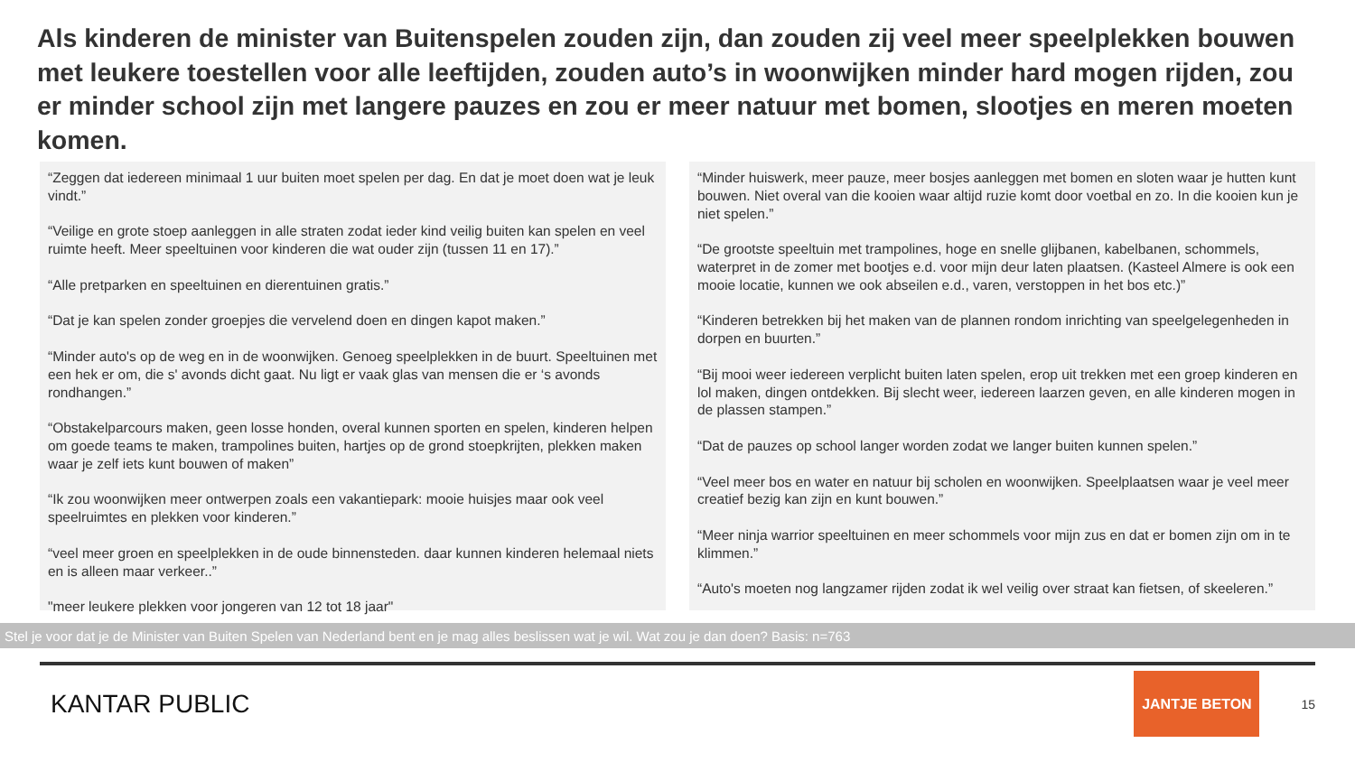Als kinderen de minister van Buitenspelen zouden zijn, dan zouden zij veel meer speelplekken bouwen met leukere toestellen voor alle leeftijden, zouden auto’s in woonwijken minder hard mogen rijden, zou er minder school zijn met langere pauzes en zou er meer natuur met bomen, slootjes en meren moeten komen.
“Zeggen dat iedereen minimaal 1 uur buiten moet spelen per dag. En dat je moet doen wat je leuk vindt.”
“Veilige en grote stoep aanleggen in alle straten zodat ieder kind veilig buiten kan spelen en veel ruimte heeft. Meer speeltuinen voor kinderen die wat ouder zijn (tussen 11 en 17).”
“Alle pretparken en speeltuinen en dierentuinen gratis.”
“Dat je kan spelen zonder groepjes die vervelend doen en dingen kapot maken.”
“Minder auto's op de weg en in de woonwijken. Genoeg speelplekken in de buurt. Speeltuinen met een hek er om, die s' avonds dicht gaat. Nu ligt er vaak glas van mensen die er ‘s avonds rondhangen.”
“Obstakelparcours maken, geen losse honden, overal kunnen sporten en spelen, kinderen helpen om goede teams te maken, trampolines buiten, hartjes op de grond stoepkrijten, plekken maken waar je zelf iets kunt bouwen of maken”
“Ik zou woonwijken meer ontwerpen zoals een vakantiepark: mooie huisjes maar ook veel speelruimtes en plekken voor kinderen.”
“veel meer groen en speelplekken in de oude binnensteden. daar kunnen kinderen helemaal niets en is alleen maar verkeer..”
"meer leukere plekken voor jongeren van 12 tot 18 jaar"
“Minder huiswerk, meer pauze, meer bosjes aanleggen met bomen en sloten waar je hutten kunt bouwen. Niet overal van die kooien waar altijd ruzie komt door voetbal en zo. In die kooien kun je niet spelen.”
“De grootste speeltuin met trampolines, hoge en snelle glijbanen, kabelbanen, schommels, waterpret in de zomer met bootjes e.d. voor mijn deur laten plaatsen. (Kasteel Almere is ook een mooie locatie, kunnen we ook abseilen e.d., varen, verstoppen in het bos etc.)”
“Kinderen betrekken bij het maken van de plannen rondom inrichting van speelgelegenheden in dorpen en buurten.”
“Bij mooi weer iedereen verplicht buiten laten spelen, erop uit trekken met een groep kinderen en lol maken, dingen ontdekken. Bij slecht weer, iedereen laarzen geven, en alle kinderen mogen in de plassen stampen.”
“Dat de pauzes op school langer worden zodat we langer buiten kunnen spelen.”
“Veel meer bos en water en natuur bij scholen en woonwijken. Speelplaatsen waar je veel meer creatief bezig kan zijn en kunt bouwen.”
“Meer ninja warrior speeltuinen en meer schommels voor mijn zus en dat er bomen zijn om in te klimmen.”
“Auto's moeten nog langzamer rijden zodat ik wel veilig over straat kan fietsen, of skeeleren.”
Stel je voor dat je de Minister van Buiten Spelen van Nederland bent en je mag alles beslissen wat je wil. Wat zou je dan doen? Basis: n=763
KANTAR PUBLIC
JANTJE BETON
15